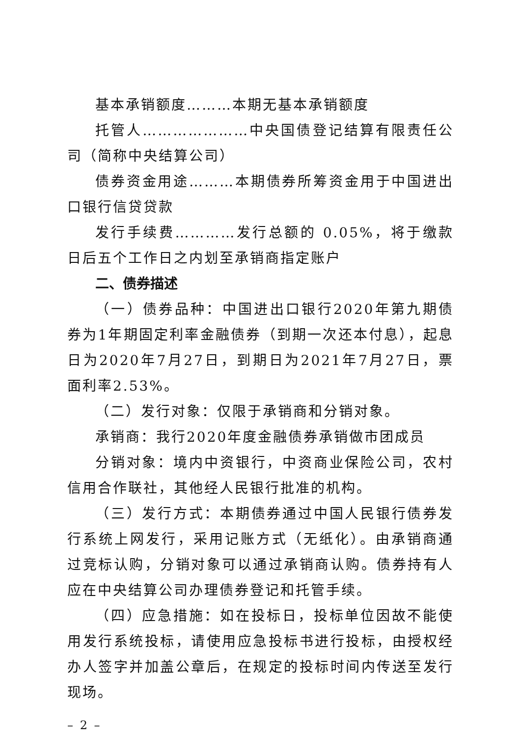基本承销额度………本期无基本承销额度
托管人…………………中央国债登记结算有限责任公司（简称中央结算公司）
债券资金用途………本期债券所筹资金用于中国进出口银行信贷贷款
发行手续费…………发行总额的 0.05%，将于缴款日后五个工作日之内划至承销商指定账户
二、债券描述
（一）债券品种：中国进出口银行2020年第九期债券为1年期固定利率金融债券（到期一次还本付息），起息日为2020年7月27日，到期日为2021年7月27日，票面利率2.53%。
（二）发行对象：仅限于承销商和分销对象。
承销商：我行2020年度金融债券承销做市团成员
分销对象：境内中资银行，中资商业保险公司，农村信用合作联社，其他经人民银行批准的机构。
（三）发行方式：本期债券通过中国人民银行债券发行系统上网发行，采用记账方式（无纸化）。由承销商通过竞标认购，分销对象可以通过承销商认购。债券持有人应在中央结算公司办理债券登记和托管手续。
（四）应急措施：如在投标日，投标单位因故不能使用发行系统投标，请使用应急投标书进行投标，由授权经办人签字并加盖公章后，在规定的投标时间内传送至发行现场。
– 2 –